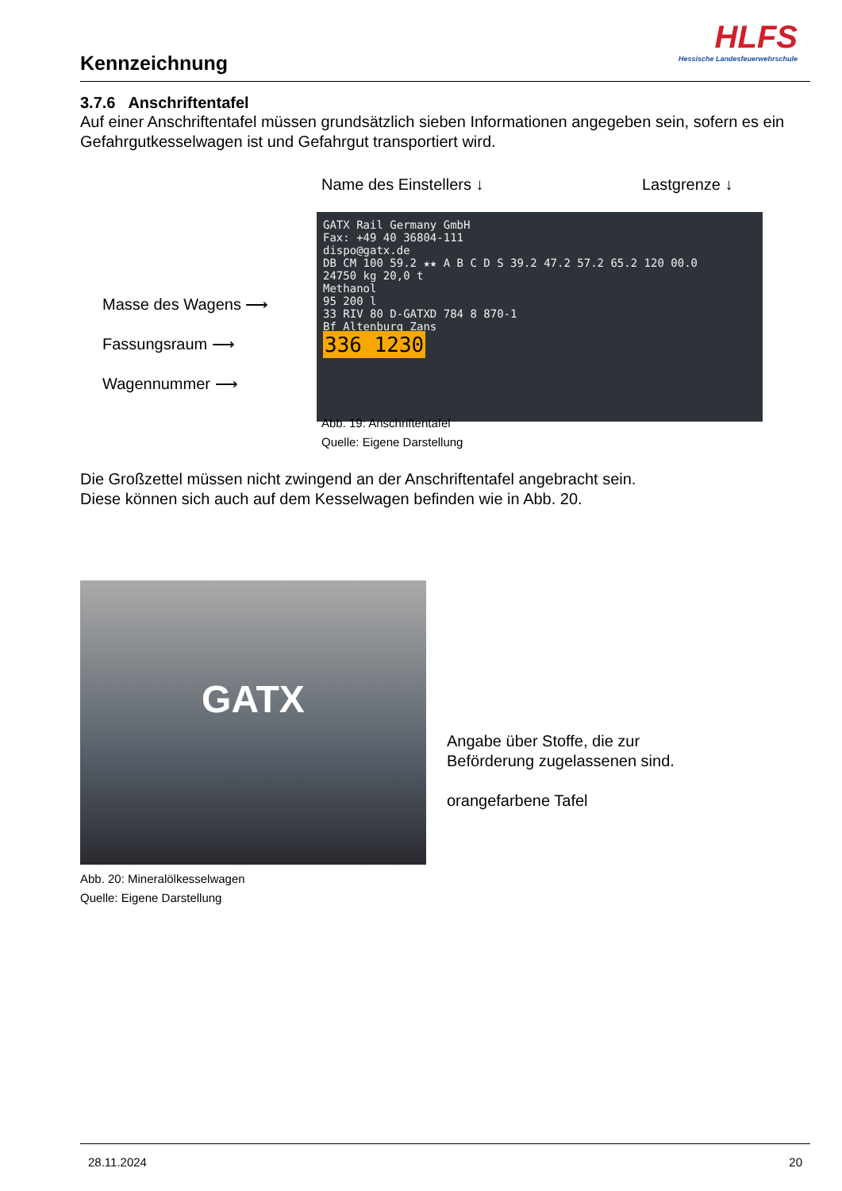Kennzeichnung
HLFS
Hessische Landesfeuerwehrschule
3.7.6 Anschriftentafel
Auf einer Anschriftentafel müssen grundsätzlich sieben Informationen angegeben sein, sofern es ein Gefahrgutkesselwagen ist und Gefahrgut transportiert wird.
Name des Einstellers ↓ Lastgrenze ↓
Masse des Wagens ⟶
Fassungsraum ⟶
Wagennummer ⟶
GATX Rail Germany GmbH
Fax: +49 40 36804-111
dispo@gatx.de
DB CM 100 59.2 ★★ A B C D S 39.2 47.2 57.2 65.2 120 00.0
24750 kg 20,0 t
Methanol
95 200 l
33 RIV 80 D-GATXD 784 8 870-1
Bf Altenburg Zans
336 1230
Abb. 19: Anschriftentafel
Quelle: Eigene Darstellung
Die Großzettel müssen nicht zwingend an der Anschriftentafel angebracht sein.
Diese können sich auch auf dem Kesselwagen befinden wie in Abb. 20.
GATX
Angabe über Stoffe, die zur
Beförderung zugelassenen sind.
orangefarbene Tafel
Abb. 20: Mineralölkesselwagen
Quelle: Eigene Darstellung
28.11.2024 20